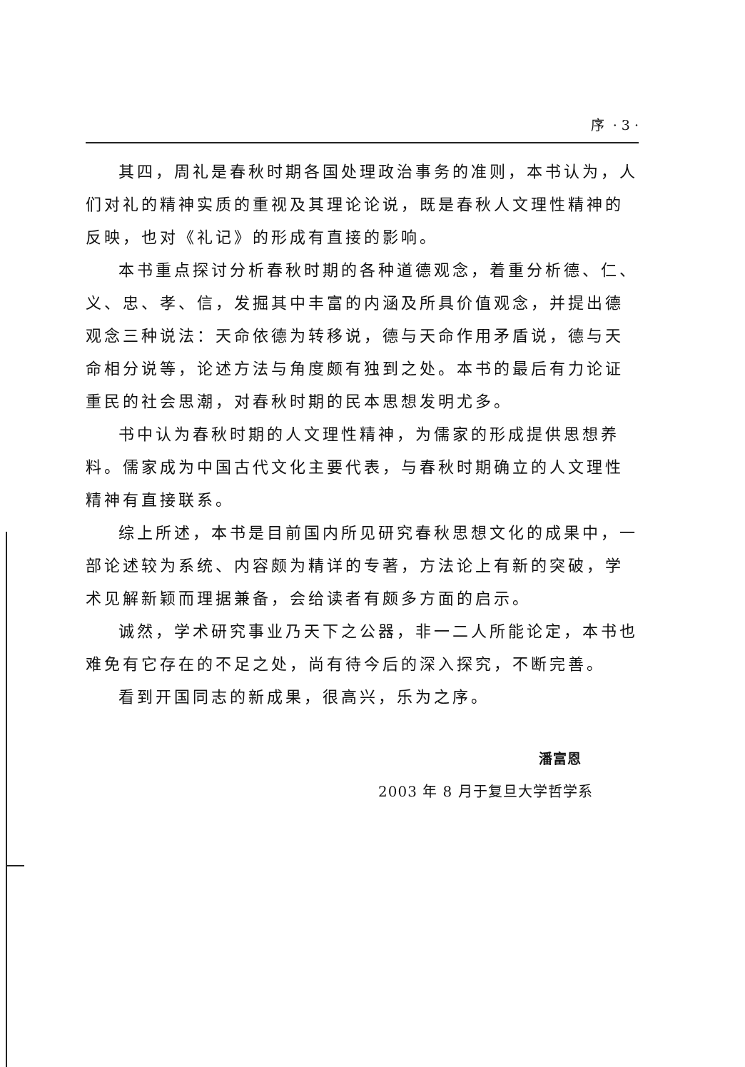序 · 3 ·
其四，周礼是春秋时期各国处理政治事务的准则，本书认为，人们对礼的精神实质的重视及其理论论说，既是春秋人文理性精神的反映，也对《礼记》的形成有直接的影响。
本书重点探讨分析春秋时期的各种道德观念，着重分析德、仁、义、忠、孝、信，发掘其中丰富的内涵及所具价值观念，并提出德观念三种说法：天命依德为转移说，德与天命作用矛盾说，德与天命相分说等，论述方法与角度颇有独到之处。本书的最后有力论证重民的社会思潮，对春秋时期的民本思想发明尤多。
书中认为春秋时期的人文理性精神，为儒家的形成提供思想养料。儒家成为中国古代文化主要代表，与春秋时期确立的人文理性精神有直接联系。
综上所述，本书是目前国内所见研究春秋思想文化的成果中，一部论述较为系统、内容颇为精详的专著，方法论上有新的突破，学术见解新颖而理据兼备，会给读者有颇多方面的启示。
诚然，学术研究事业乃天下之公器，非一二人所能论定，本书也难免有它存在的不足之处，尚有待今后的深入探究，不断完善。
看到开国同志的新成果，很高兴，乐为之序。
潘富恩
2003 年 8 月于复旦大学哲学系